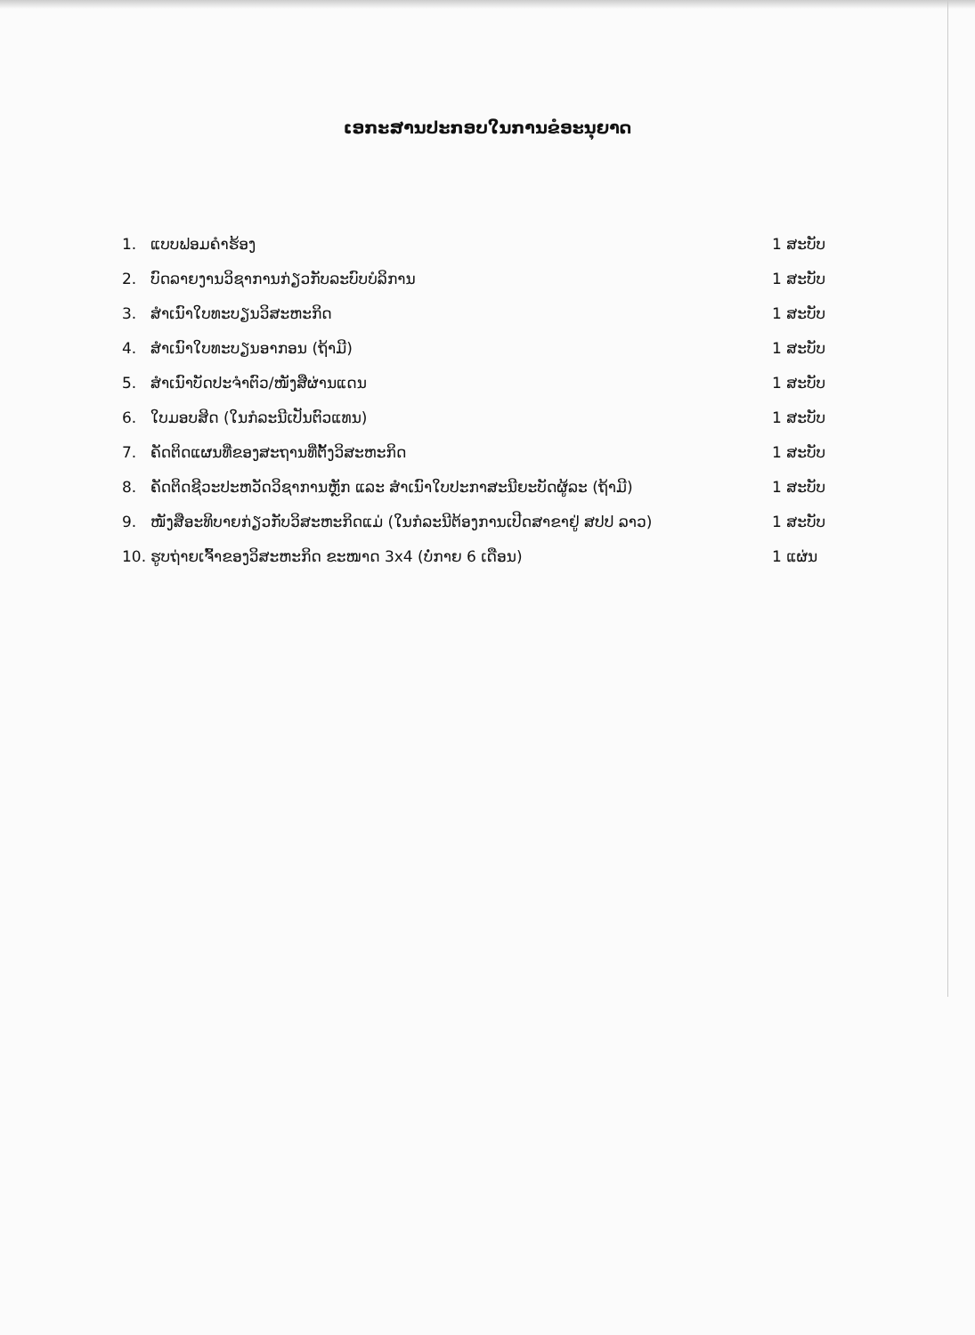ເອກະສານປະກອບໃນການຂໍອະນຸຍາດ
1. ແບບຟອມຄໍາຮ້ອງ 1 ສະບັບ
2. ບົດລາຍງານວິຊາການກ່ຽວກັບລະບົບບໍລິການ 1 ສະບັບ
3. ສໍາເນົາໃບທະບຽນວິສະຫະກິດ 1 ສະບັບ
4. ສໍາເນົາໃບທະບຽນອາກອນ (ຖ້າມີ) 1 ສະບັບ
5. ສໍາເນົາບັດປະຈໍາຕົວ/ໜັງສືຜ່ານແດນ 1 ສະບັບ
6. ໃບມອບສິດ (ໃນກໍລະນີເປັນຕົວແທນ) 1 ສະບັບ
7. ຄັດຕິດແຜນທີ່ຂອງສະຖານທີ່ຕັ້ງວິສະຫະກິດ 1 ສະບັບ
8. ຄັດຕິດຊີວະປະຫວັດວິຊາການຫຼັກ ແລະ ສໍາເນົາໃບປະກາສະນີຍະບັດຜູ້ລະ (ຖ້າມີ) 1 ສະບັບ
9. ໜັງສືອະທິບາຍກ່ຽວກັບວິສະຫະກິດແມ່ (ໃນກໍລະນີຕ້ອງການເປີດສາຂາຢູ່ ສປປ ລາວ) 1 ສະບັບ
10. ຮູບຖ່າຍເຈົ້າຂອງວິສະຫະກິດ ຂະໜາດ 3x4 (ບໍ່ກາຍ 6 ເດືອນ) 1 ແຜ່ນ